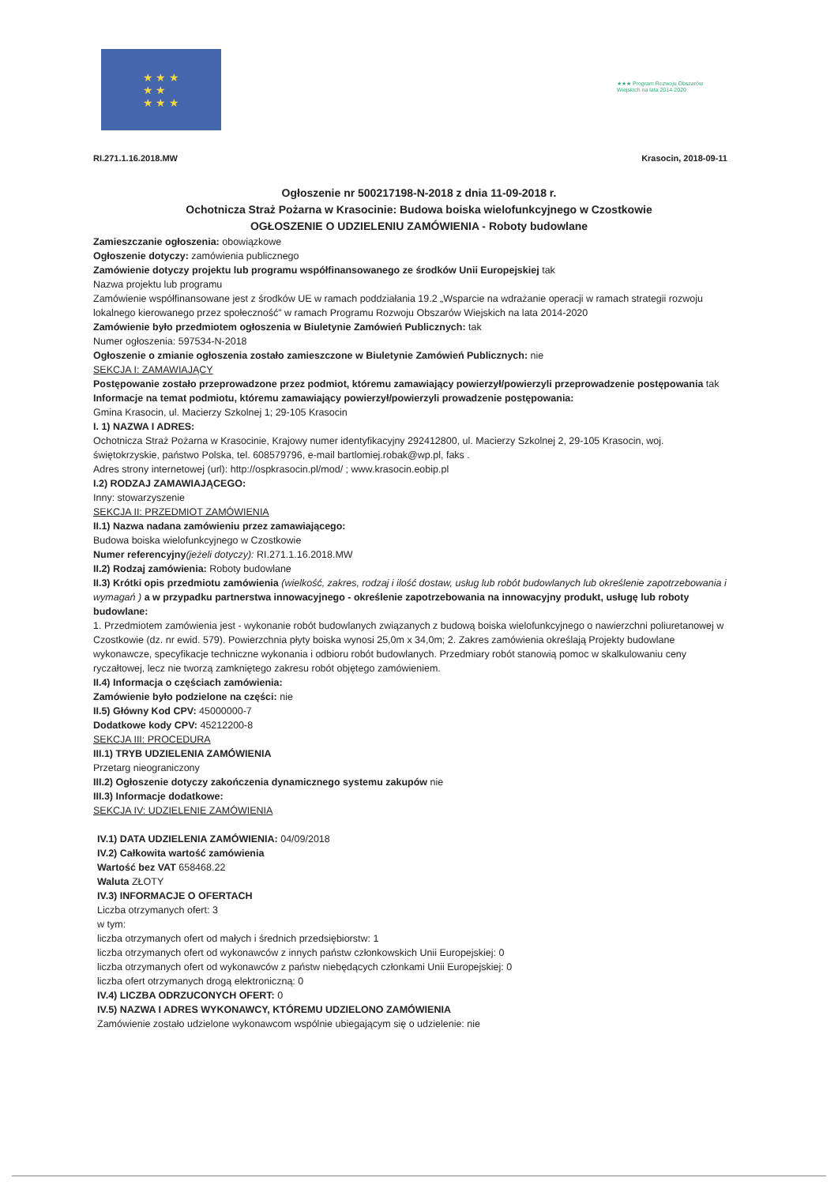★ ★ ★
★ ★
★ ★ ★
★★★ Program Rozwoju Obszarów Wiejskich na lata 2014-2020
RI.271.1.16.2018.MW Krasocin, 2018-09-11
Ogłoszenie nr 500217198-N-2018 z dnia 11-09-2018 r.
Ochotnicza Straż Pożarna w Krasocinie: Budowa boiska wielofunkcyjnego w Czostkowie
OGŁOSZENIE O UDZIELENIU ZAMÓWIENIA - Roboty budowlane
Zamieszczanie ogłoszenia: obowiązkowe
Ogłoszenie dotyczy: zamówienia publicznego
Zamówienie dotyczy projektu lub programu współfinansowanego ze środków Unii Europejskiej tak
Nazwa projektu lub programu
Zamówienie współfinansowane jest z środków UE w ramach poddziałania 19.2 „Wsparcie na wdrażanie operacji w ramach strategii rozwoju lokalnego kierowanego przez społeczność" w ramach Programu Rozwoju Obszarów Wiejskich na lata 2014-2020
Zamówienie było przedmiotem ogłoszenia w Biuletynie Zamówień Publicznych: tak
Numer ogłoszenia: 597534-N-2018
Ogłoszenie o zmianie ogłoszenia zostało zamieszczone w Biuletynie Zamówień Publicznych: nie
SEKCJA I: ZAMAWIAJĄCY
Postępowanie zostało przeprowadzone przez podmiot, któremu zamawiający powierzył/powierzyli przeprowadzenie postępowania tak
Informacje na temat podmiotu, któremu zamawiający powierzył/powierzyli prowadzenie postępowania:
Gmina Krasocin, ul. Macierzy Szkolnej 1; 29-105 Krasocin
I. 1) NAZWA I ADRES:
Ochotnicza Straż Pożarna w Krasocinie, Krajowy numer identyfikacyjny 292412800, ul. Macierzy Szkolnej 2, 29-105 Krasocin, woj. świętokrzyskie, państwo Polska, tel. 608579796, e-mail bartlomiej.robak@wp.pl, faks .
Adres strony internetowej (url): http://ospkrasocin.pl/mod/ ; www.krasocin.eobip.pl
I.2) RODZAJ ZAMAWIAJĄCEGO:
Inny: stowarzyszenie
SEKCJA II: PRZEDMIOT ZAMÓWIENIA
II.1) Nazwa nadana zamówieniu przez zamawiającego:
Budowa boiska wielofunkcyjnego w Czostkowie
Numer referencyjny(jeżeli dotyczy): RI.271.1.16.2018.MW
II.2) Rodzaj zamówienia: Roboty budowlane
II.3) Krótki opis przedmiotu zamówienia (wielkość, zakres, rodzaj i ilość dostaw, usług lub robót budowlanych lub określenie zapotrzebowania i wymagań ) a w przypadku partnerstwa innowacyjnego - określenie zapotrzebowania na innowacyjny produkt, usługę lub roboty budowlane:
1. Przedmiotem zamówienia jest - wykonanie robót budowlanych związanych z budową boiska wielofunkcyjnego o nawierzchni poliuretanowej w Czostkowie (dz. nr ewid. 579). Powierzchnia płyty boiska wynosi 25,0m x 34,0m; 2. Zakres zamówienia określają Projekty budowlane wykonawcze, specyfikacje techniczne wykonania i odbioru robót budowlanych. Przedmiary robót stanowią pomoc w skalkulowaniu ceny ryczałtowej, lecz nie tworzą zamkniętego zakresu robót objętego zamówieniem.
II.4) Informacja o częściach zamówienia:
Zamówienie było podzielone na części: nie
II.5) Główny Kod CPV: 45000000-7
Dodatkowe kody CPV: 45212200-8
SEKCJA III: PROCEDURA
III.1) TRYB UDZIELENIA ZAMÓWIENIA
Przetarg nieograniczony
III.2) Ogłoszenie dotyczy zakończenia dynamicznego systemu zakupów nie
III.3) Informacje dodatkowe:
SEKCJA IV: UDZIELENIE ZAMÓWIENIA
IV.1) DATA UDZIELENIA ZAMÓWIENIA: 04/09/2018
IV.2) Całkowita wartość zamówienia
Wartość bez VAT 658468.22
Waluta ZŁOTY
IV.3) INFORMACJE O OFERTACH
Liczba otrzymanych ofert: 3
w tym:
liczba otrzymanych ofert od małych i średnich przedsiębiorstw: 1
liczba otrzymanych ofert od wykonawców z innych państw członkowskich Unii Europejskiej: 0
liczba otrzymanych ofert od wykonawców z państw niebędących członkami Unii Europejskiej: 0
liczba ofert otrzymanych drogą elektroniczną: 0
IV.4) LICZBA ODRZUCONYCH OFERT: 0
IV.5) NAZWA I ADRES WYKONAWCY, KTÓREMU UDZIELONO ZAMÓWIENIA
Zamówienie zostało udzielone wykonawcom wspólnie ubiegającym się o udzielenie: nie